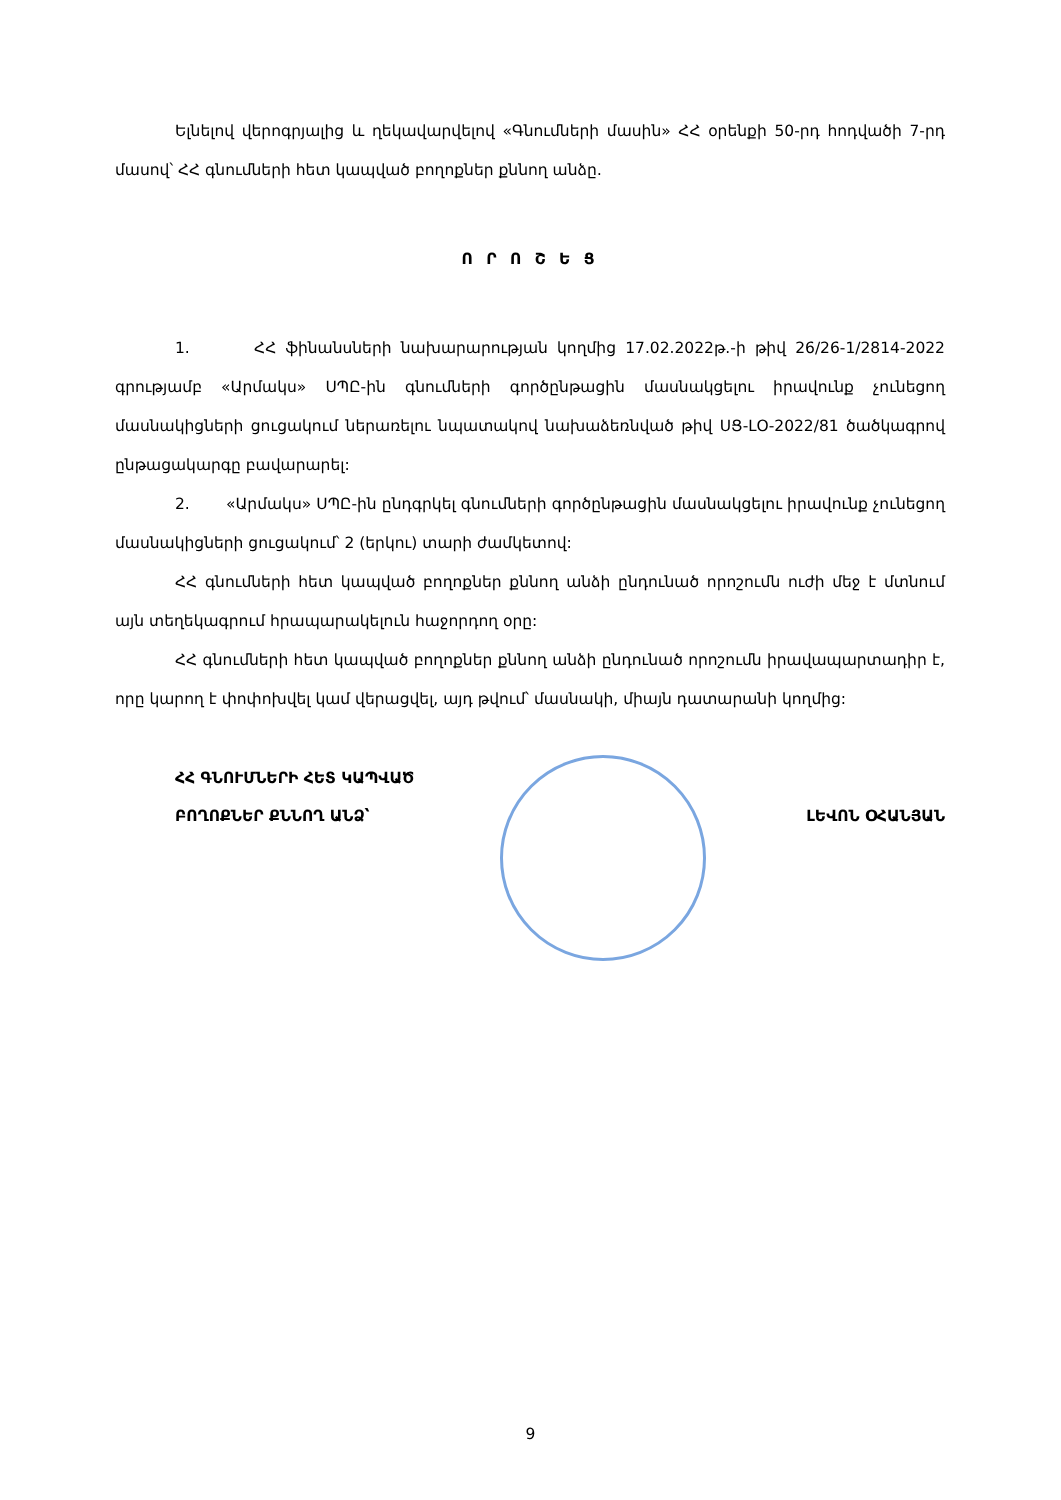Ելնելով վերոգրյալից և ղեկավարվելով «Գնումների մասին» ՀՀ օրենքի 50-րդ հոդվածի 7-րդ մասով՝ ՀՀ գնումների հետ կապված բողոքներ քննող անձը․
Ո Ր Ո Շ Ե Ց
1. ՀՀ ֆինանսների նախարարության կողմից 17.02.2022թ.-ի թիվ 26/26-1/2814-2022 գրությամբ «Արմակս» ՍՊԸ-ին գնումների գործընթացին մասնակցելու իրավունք չունեցող մասնակիցների ցուցակում ներառելու նպատակով նախաձեռնված թիվ ՍՑ-ԼՕ-2022/81 ծածկագրով ընթացակարգը բավարարել:
2. «Արմակս» ՍՊԸ-ին ընդգրկել գնումների գործընթացին մասնակցելու իրավունք չունեցող մասնակիցների ցուցակում՝ 2 (երկու) տարի ժամկետով:
ՀՀ գնումների հետ կապված բողոքներ քննող անձի ընդունած որոշումն ուժի մեջ է մտնում այն տեղեկագրում հրապարակելուն հաջորդող օրը:
ՀՀ գնումների հետ կապված բողոքներ քննող անձի ընդունած որոշումն իրավապարտադիր է, որը կարող է փոփոխվել կամ վերացվել, այդ թվում՝ մասնակի, միայն դատարանի կողմից:
ՀՀ ԳՆՈՒՄՆԵՐԻ ՀԵՏ ԿԱՊՎԱԾ
ԲՈՂՈՔՆԵՐ ՔՆՆՈՂ ԱՆՁ՝
ԼԵՎՈՆ ՕՀԱՆՅԱՆ
9